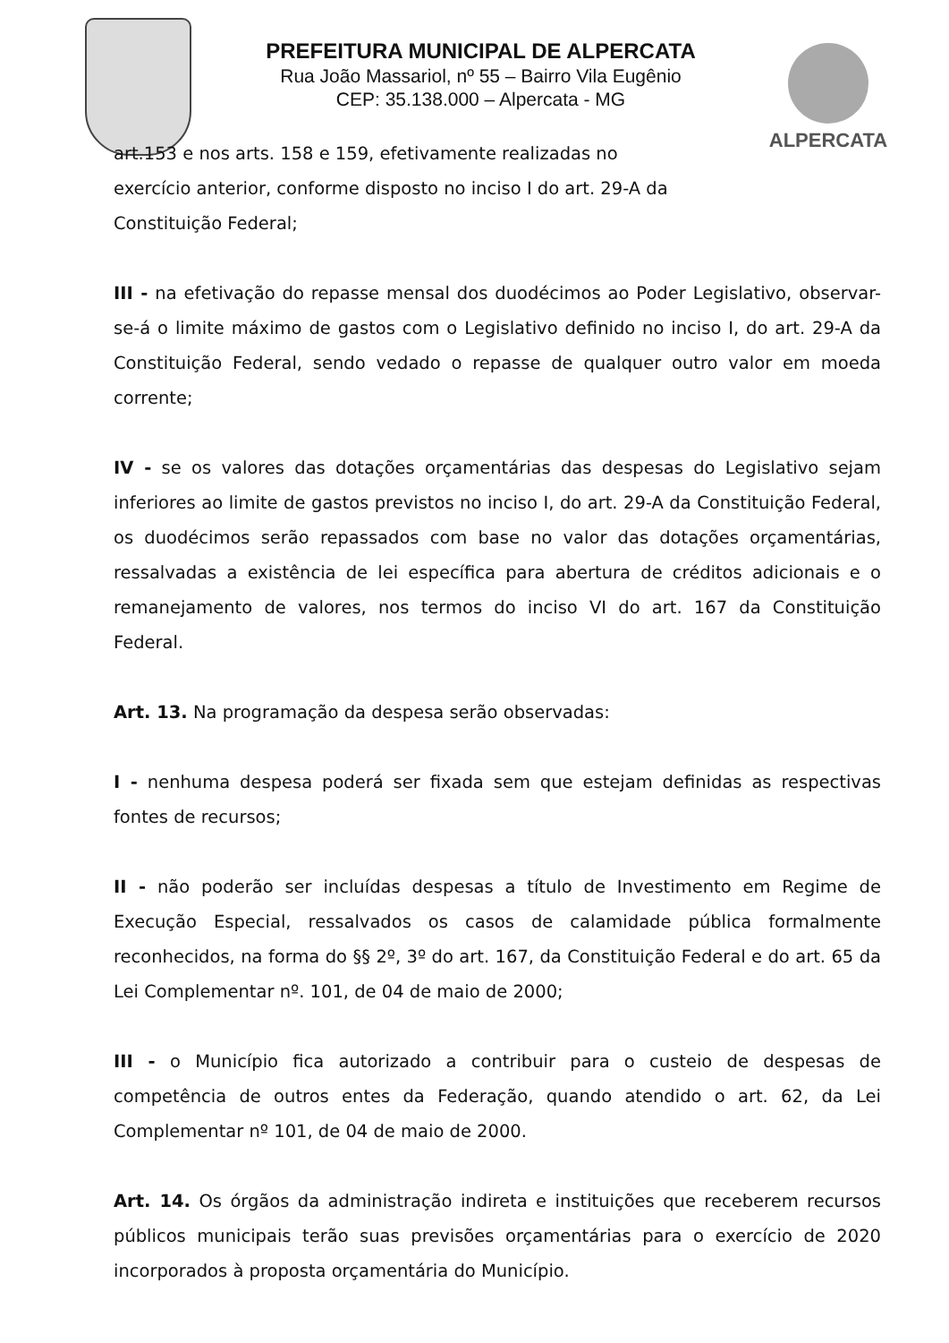PREFEITURA MUNICIPAL DE ALPERCATA
Rua João Massariol, nº 55 – Bairro Vila Eugênio
CEP: 35.138.000 – Alpercata - MG
ALPERCATA
art.153 e nos arts. 158 e 159, efetivamente realizadas no exercício anterior, conforme disposto no inciso I do art. 29-A da Constituição Federal;
III - na efetivação do repasse mensal dos duodécimos ao Poder Legislativo, observar-se-á o limite máximo de gastos com o Legislativo definido no inciso I, do art. 29-A da Constituição Federal, sendo vedado o repasse de qualquer outro valor em moeda corrente;
IV - se os valores das dotações orçamentárias das despesas do Legislativo sejam inferiores ao limite de gastos previstos no inciso I, do art. 29-A da Constituição Federal, os duodécimos serão repassados com base no valor das dotações orçamentárias, ressalvadas a existência de lei específica para abertura de créditos adicionais e o remanejamento de valores, nos termos do inciso VI do art. 167 da Constituição Federal.
Art. 13. Na programação da despesa serão observadas:
I - nenhuma despesa poderá ser fixada sem que estejam definidas as respectivas fontes de recursos;
II - não poderão ser incluídas despesas a título de Investimento em Regime de Execução Especial, ressalvados os casos de calamidade pública formalmente reconhecidos, na forma do §§ 2º, 3º do art. 167, da Constituição Federal e do art. 65 da Lei Complementar nº. 101, de 04 de maio de 2000;
III - o Município fica autorizado a contribuir para o custeio de despesas de competência de outros entes da Federação, quando atendido o art. 62, da Lei Complementar nº 101, de 04 de maio de 2000.
Art. 14. Os órgãos da administração indireta e instituições que receberem recursos públicos municipais terão suas previsões orçamentárias para o exercício de 2020 incorporados à proposta orçamentária do Município.